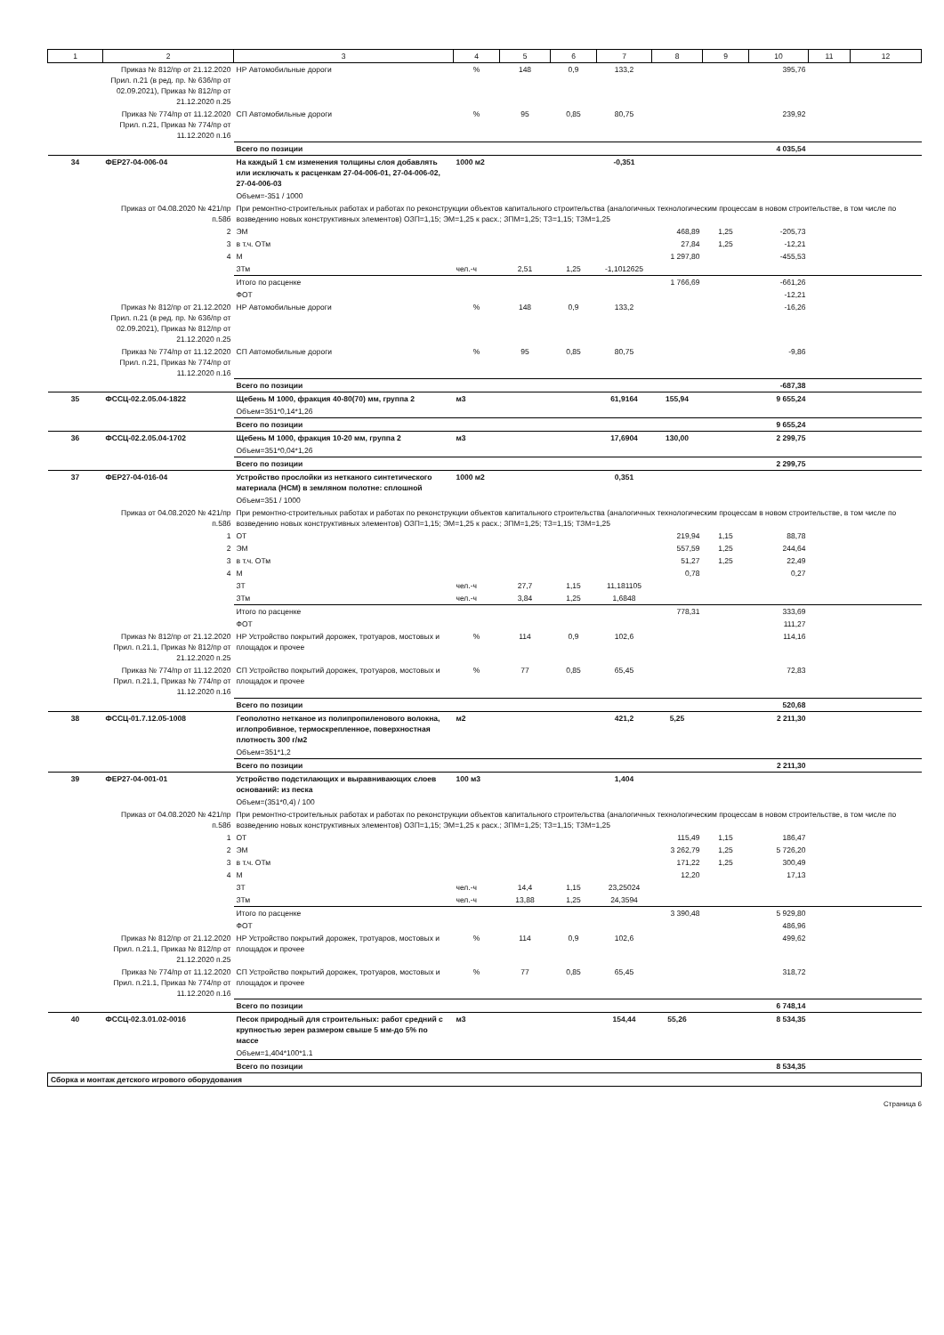| 1 | 2 | 3 | 4 | 5 | 6 | 7 | 8 | 9 | 10 | 11 | 12 |
| --- | --- | --- | --- | --- | --- | --- | --- | --- | --- | --- | --- |
| | Приказ № 812/пр от 21.12.2020 Прил. п.21 (в ред. пр. № 636/пр от 02.09.2021), Приказ № 812/пр от 21.12.2020 п.25 | НР Автомобильные дороги | % | 148 | 0,9 | 133,2 | | | 395,76 | | |
| | Приказ № 774/пр от 11.12.2020 Прил. п.21, Приказ № 774/пр от 11.12.2020 п.16 | СП Автомобильные дороги | % | 95 | 0,85 | 80,75 | | | 239,92 | | |
| | | Всего по позиции | | | | | | | 4 035,54 | | |
| 34 | ФЕР27-04-006-04 | На каждый 1 см изменения толщины слоя добавлять или исключать к расценкам 27-04-006-01, 27-04-006-02, 27-04-006-03 | 1000 м2 | | | -0,351 | | | | | |
| | | Объем=-351 / 1000 | | | | | | | | | |
| | Приказ от 04.08.2020 № 421/пр п.58б | При ремонтно-строительных работах и работах по реконструкции объектов капитального строительства (аналогичных технологическим процессам в новом строительстве, в том числе по возведению новых конструктивных элементов) ОЗП=1,15; ЭМ=1,25 к расх.; ЗПМ=1,25; ТЗ=1,15; ТЗМ=1,25 | | | | | | | | | |
| | 2 | ЭМ | | | | | 468,89 | 1,25 | -205,73 | | |
| | 3 | в т.ч. ОТм | | | | | 27,84 | 1,25 | -12,21 | | |
| | 4 | М | | | | | 1 297,80 | | -455,53 | | |
| | | ЗТм | чел.-ч | 2,51 | 1,25 | -1,1012625 | | | | | |
| | | Итого по расценке | | | | | 1 766,69 | | -661,26 | | |
| | | ФОТ | | | | | | | -12,21 | | |
| | Приказ № 812/пр от 21.12.2020 Прил. п.21 (в ред. пр. № 636/пр от 02.09.2021), Приказ № 812/пр от 21.12.2020 п.25 | НР Автомобильные дороги | % | 148 | 0,9 | 133,2 | | | -16,26 | | |
| | Приказ № 774/пр от 11.12.2020 Прил. п.21, Приказ № 774/пр от 11.12.2020 п.16 | СП Автомобильные дороги | % | 95 | 0,85 | 80,75 | | | -9,86 | | |
| | | Всего по позиции | | | | | | | -687,38 | | |
| 35 | ФССЦ-02.2.05.04-1822 | Щебень М 1000, фракция 40-80(70) мм, группа 2 | м3 | | | 61,9164 | 155,94 | | 9 655,24 | | |
| | | Объем=351*0,14*1,26 | | | | | | | | | |
| | | Всего по позиции | | | | | | | 9 655,24 | | |
| 36 | ФССЦ-02.2.05.04-1702 | Щебень М 1000, фракция 10-20 мм, группа 2 | м3 | | | 17,6904 | 130,00 | | 2 299,75 | | |
| | | Объем=351*0,04*1,26 | | | | | | | | | |
| | | Всего по позиции | | | | | | | 2 299,75 | | |
| 37 | ФЕР27-04-016-04 | Устройство прослойки из нетканого синтетического материала (НСМ) в земляном полотне: сплошной | 1000 м2 | | | 0,351 | | | | | |
| | | Объем=351 / 1000 | | | | | | | | | |
| | Приказ от 04.08.2020 № 421/пр п.58б | При ремонтно-строительных работах и работах по реконструкции объектов капитального строительства (аналогичных технологическим процессам в новом строительстве, в том числе по возведению новых конструктивных элементов) ОЗП=1,15; ЭМ=1,25 к расх.; ЗПМ=1,25; ТЗ=1,15; ТЗМ=1,25 | | | | | | | | | |
| | 1 | ОТ | | | | | 219,94 | 1,15 | 88,78 | | |
| | 2 | ЭМ | | | | | 557,59 | 1,25 | 244,64 | | |
| | 3 | в т.ч. ОТм | | | | | 51,27 | 1,25 | 22,49 | | |
| | 4 | М | | | | | 0,78 | | 0,27 | | |
| | | ЗТ | чел.-ч | 27,7 | 1,15 | 11,181105 | | | | | |
| | | ЗТм | чел.-ч | 3,84 | 1,25 | 1,6848 | | | | | |
| | | Итого по расценке | | | | | 778,31 | | 333,69 | | |
| | | ФОТ | | | | | | | 111,27 | | |
| | Приказ № 812/пр от 21.12.2020 Прил. п.21.1, Приказ № 812/пр от 21.12.2020 п.25 | НР Устройство покрытий дорожек, тротуаров, мостовых и площадок и прочее | % | 114 | 0,9 | 102,6 | | | 114,16 | | |
| | Приказ № 774/пр от 11.12.2020 Прил. п.21.1, Приказ № 774/пр от 11.12.2020 п.16 | СП Устройство покрытий дорожек, тротуаров, мостовых и площадок и прочее | % | 77 | 0,85 | 65,45 | | | 72,83 | | |
| | | Всего по позиции | | | | | | | 520,68 | | |
| 38 | ФССЦ-01.7.12.05-1008 | Геополотно нетканое из полипропиленового волокна, иглопробивное, термоскрепленное, поверхностная плотность 300 г/м2 | м2 | | | 421,2 | 5,25 | | 2 211,30 | | |
| | | Объем=351*1,2 | | | | | | | | | |
| | | Всего по позиции | | | | | | | 2 211,30 | | |
| 39 | ФЕР27-04-001-01 | Устройство подстилающих и выравнивающих слоев оснований: из песка | 100 м3 | | | 1,404 | | | | | |
| | | Объем=(351*0,4) / 100 | | | | | | | | | |
| | Приказ от 04.08.2020 № 421/пр п.58б | При ремонтно-строительных работах и работах по реконструкции объектов капитального строительства (аналогичных технологическим процессам в новом строительстве, в том числе по возведению новых конструктивных элементов) ОЗП=1,15; ЭМ=1,25 к расх.; ЗПМ=1,25; ТЗ=1,15; ТЗМ=1,25 | | | | | | | | | |
| | 1 | ОТ | | | | | 115,49 | 1,15 | 186,47 | | |
| | 2 | ЭМ | | | | | 3 262,79 | 1,25 | 5 726,20 | | |
| | 3 | в т.ч. ОТм | | | | | 171,22 | 1,25 | 300,49 | | |
| | 4 | М | | | | | 12,20 | | 17,13 | | |
| | | ЗТ | чел.-ч | 14,4 | 1,15 | 23,25024 | | | | | |
| | | ЗТм | чел.-ч | 13,88 | 1,25 | 24,3594 | | | | | |
| | | Итого по расценке | | | | | 3 390,48 | | 5 929,80 | | |
| | | ФОТ | | | | | | | 486,96 | | |
| | Приказ № 812/пр от 21.12.2020 Прил. п.21.1, Приказ № 812/пр от 21.12.2020 п.25 | НР Устройство покрытий дорожек, тротуаров, мостовых и площадок и прочее | % | 114 | 0,9 | 102,6 | | | 499,62 | | |
| | Приказ № 774/пр от 11.12.2020 Прил. п.21.1, Приказ № 774/пр от 11.12.2020 п.16 | СП Устройство покрытий дорожек, тротуаров, мостовых и площадок и прочее | % | 77 | 0,85 | 65,45 | | | 318,72 | | |
| | | Всего по позиции | | | | | | | 6 748,14 | | |
| 40 | ФССЦ-02.3.01.02-0016 | Песок природный для строительных: работ средний с крупностью зерен размером свыше 5 мм-до 5% по массе | м3 | | | 154,44 | 55,26 | | 8 534,35 | | |
| | | Объем=1,404*100*1.1 | | | | | | | | | |
| | | Всего по позиции | | | | | | | 8 534,35 | | |
| Сборка и монтаж детского игрового оборудования | | | | | | | | | | | |
Страница 6